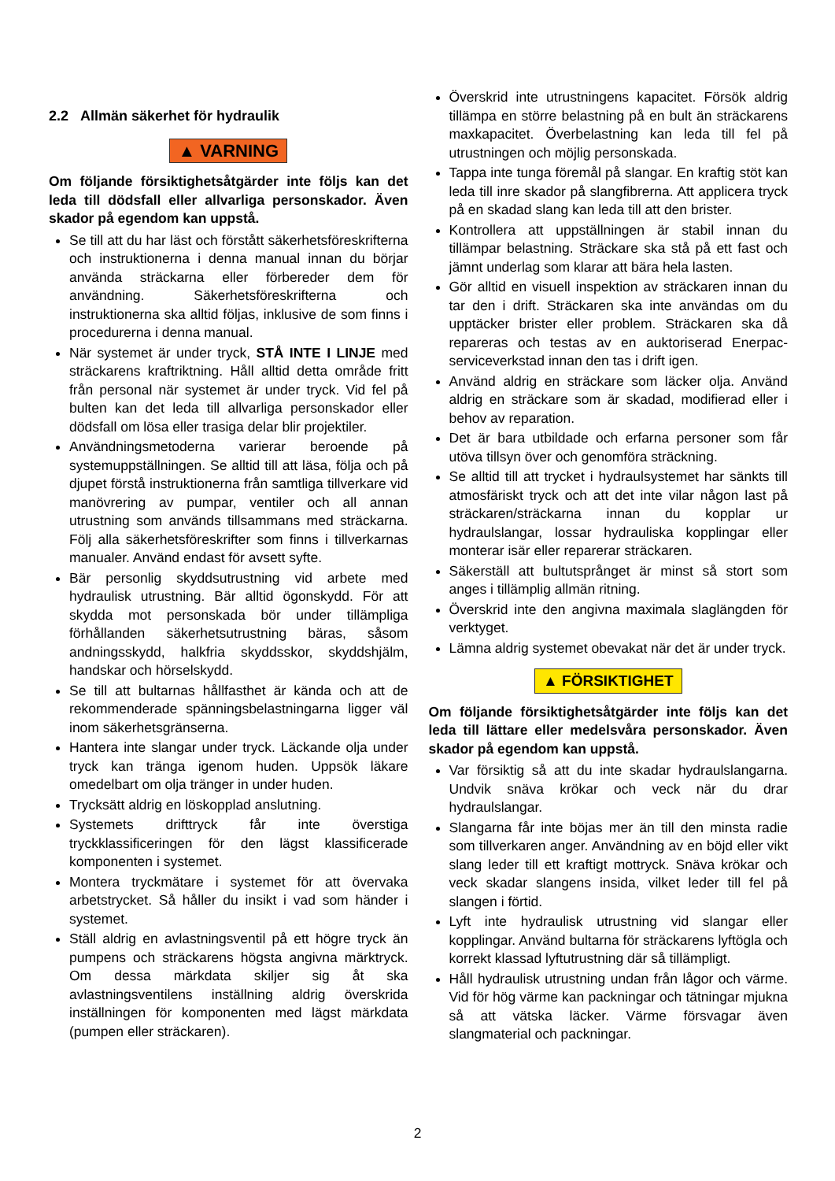2.2 Allmän säkerhet för hydraulik
▲ VARNING
Om följande försiktighetsåtgärder inte följs kan det leda till dödsfall eller allvarliga personskador. Även skador på egendom kan uppstå.
Se till att du har läst och förstått säkerhetsföreskrifterna och instruktionerna i denna manual innan du börjar använda sträckarna eller förbereder dem för användning. Säkerhetsföreskrifterna och instruktionerna ska alltid följas, inklusive de som finns i procedurerna i denna manual.
När systemet är under tryck, STÅ INTE I LINJE med sträckarens kraftriktning. Håll alltid detta område fritt från personal när systemet är under tryck. Vid fel på bulten kan det leda till allvarliga personskador eller dödsfall om lösa eller trasiga delar blir projektiler.
Användningsmetoderna varierar beroende på systemuppställningen. Se alltid till att läsa, följa och på djupet förstå instruktionerna från samtliga tillverkare vid manövrering av pumpar, ventiler och all annan utrustning som används tillsammans med sträckarna. Följ alla säkerhetsföreskrifter som finns i tillverkarnas manualer. Använd endast för avsett syfte.
Bär personlig skyddsutrustning vid arbete med hydraulisk utrustning. Bär alltid ögonskydd. För att skydda mot personskada bör under tillämpliga förhållanden säkerhetsutrustning bäras, såsom andningsskydd, halkfria skyddsskor, skyddshjälm, handskar och hörselskydd.
Se till att bultarnas hållfasthet är kända och att de rekommenderade spänningsbelastningarna ligger väl inom säkerhetsgränserna.
Hantera inte slangar under tryck. Läckande olja under tryck kan tränga igenom huden. Uppsök läkare omedelbart om olja tränger in under huden.
Trycksätt aldrig en löskopplad anslutning.
Systemets drifttryck får inte överstiga tryckklassificeringen för den lägst klassificerade komponenten i systemet.
Montera tryckmätare i systemet för att övervaka arbetstrycket. Så håller du insikt i vad som händer i systemet.
Ställ aldrig en avlastningsventil på ett högre tryck än pumpens och sträckarens högsta angivna märktryck. Om dessa märkdata skiljer sig åt ska avlastningsventilens inställning aldrig överskrida inställningen för komponenten med lägst märkdata (pumpen eller sträckaren).
Överskrid inte utrustningens kapacitet. Försök aldrig tillämpa en större belastning på en bult än sträckarens maxkapacitet. Överbelastning kan leda till fel på utrustningen och möjlig personskada.
Tappa inte tunga föremål på slangar. En kraftig stöt kan leda till inre skador på slangfibrerna. Att applicera tryck på en skadad slang kan leda till att den brister.
Kontrollera att uppställningen är stabil innan du tillämpar belastning. Sträckare ska stå på ett fast och jämnt underlag som klarar att bära hela lasten.
Gör alltid en visuell inspektion av sträckaren innan du tar den i drift. Sträckaren ska inte användas om du upptäcker brister eller problem. Sträckaren ska då repareras och testas av en auktoriserad Enerpac-serviceverkstad innan den tas i drift igen.
Använd aldrig en sträckare som läcker olja. Använd aldrig en sträckare som är skadad, modifierad eller i behov av reparation.
Det är bara utbildade och erfarna personer som får utöva tillsyn över och genomföra sträckning.
Se alltid till att trycket i hydraulsystemet har sänkts till atmosfäriskt tryck och att det inte vilar någon last på sträckaren/sträckarna innan du kopplar ur hydraulslangar, lossar hydrauliska kopplingar eller monterar isär eller reparerar sträckaren.
Säkerställ att bultutsprånget är minst så stort som anges i tillämplig allmän ritning.
Överskrid inte den angivna maximala slaglängden för verktyget.
Lämna aldrig systemet obevakat när det är under tryck.
▲ FÖRSIKTIGHET
Om följande försiktighetsåtgärder inte följs kan det leda till lättare eller medelsvåra personskador. Även skador på egendom kan uppstå.
Var försiktig så att du inte skadar hydraulslangarna. Undvik snäva krökar och veck när du drar hydraulslangar.
Slangarna får inte böjas mer än till den minsta radie som tillverkaren anger. Användning av en böjd eller vikt slang leder till ett kraftigt mottryck. Snäva krökar och veck skadar slangens insida, vilket leder till fel på slangen i förtid.
Lyft inte hydraulisk utrustning vid slangar eller kopplingar. Använd bultarna för sträckarens lyftögla och korrekt klassad lyftutrustning där så tillämpligt.
Håll hydraulisk utrustning undan från lågor och värme. Vid för hög värme kan packningar och tätningar mjukna så att vätska läcker. Värme försvagar även slangmaterial och packningar.
2